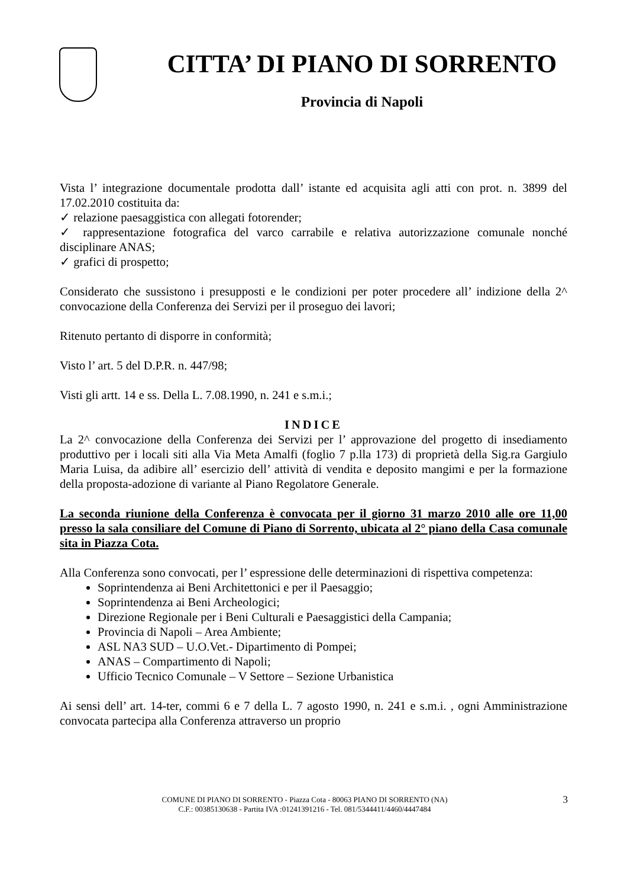CITTA’ DI PIANO DI SORRENTO
Provincia di Napoli
Vista l’ integrazione documentale prodotta dall’ istante ed acquisita agli atti con prot. n. 3899 del 17.02.2010 costituita da:
✓ relazione paesaggistica con allegati fotorender;
✓ rappresentazione fotografica del varco carrabile e relativa autorizzazione comunale nonché disciplinare ANAS;
✓ grafici di prospetto;
Considerato che sussistono i presupposti e le condizioni per poter procedere all’ indizione della 2^ convocazione della Conferenza dei Servizi per il proseguo dei lavori;
Ritenuto pertanto di disporre in conformità;
Visto l’ art. 5 del D.P.R. n. 447/98;
Visti gli artt. 14 e ss. Della L. 7.08.1990, n. 241 e s.m.i.;
INDICE
La 2^ convocazione della Conferenza dei Servizi per l’ approvazione del progetto di insediamento produttivo per i locali siti alla Via Meta Amalfi (foglio 7 p.lla 173) di proprietà della Sig.ra Gargiulo Maria Luisa, da adibire all’ esercizio dell’ attività di vendita e deposito mangimi e per la formazione della proposta-adozione di variante al Piano Regolatore Generale.
La seconda riunione della Conferenza è convocata per il giorno 31 marzo 2010 alle ore 11,00 presso la sala consiliare del Comune di Piano di Sorrento, ubicata al 2° piano della Casa comunale sita in Piazza Cota.
Alla Conferenza sono convocati, per l’ espressione delle determinazioni di rispettiva competenza:
Soprintendenza ai Beni Architettonici e per il Paesaggio;
Soprintendenza ai Beni Archeologici;
Direzione Regionale per i Beni Culturali e Paesaggistici della Campania;
Provincia di Napoli – Area Ambiente;
ASL NA3 SUD – U.O.Vet.- Dipartimento di Pompei;
ANAS – Compartimento di Napoli;
Ufficio Tecnico Comunale – V Settore – Sezione Urbanistica
Ai sensi dell’ art. 14-ter, commi 6 e 7 della L. 7 agosto 1990, n. 241 e s.m.i. , ogni Amministrazione convocata partecipa alla Conferenza attraverso un proprio
COMUNE DI PIANO DI SORRENTO - Piazza Cota - 80063 PIANO DI SORRENTO (NA)
C.F.: 00385130638 - Partita IVA :01241391216 - Tel. 081/5344411/4460/4447484
3